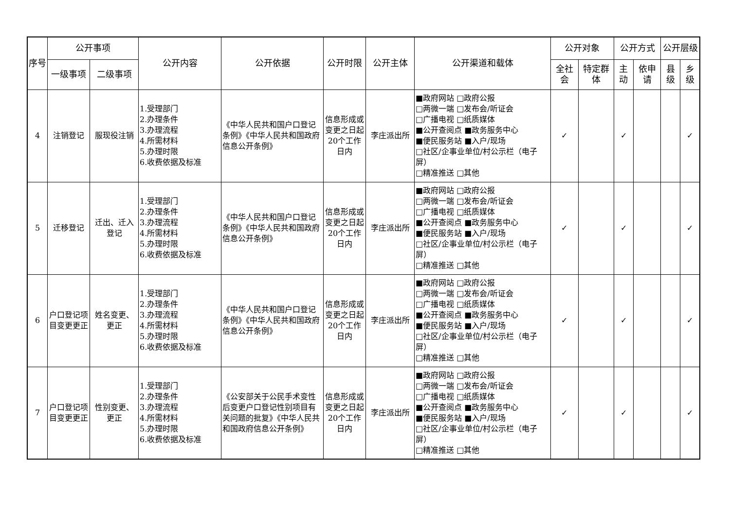| 序号 | 公开事项 | | 公开内容 | 公开依据 | 公开时限 | 公开主体 | 公开渠道和载体 | 公开对象 | | 公开方式 | | 公开层级 | |
| --- | --- | --- | --- | --- | --- | --- | --- | --- | --- | --- | --- | --- | --- |
| | 一级事项 | 二级事项 | | | | | | 全社会 | 特定群体 | 主动 | 依申请 | 县级 | 乡级 |
| 4 | 注销登记 | 服现役注销 | 1.受理部门 2.办理条件 3.办理流程 4.所需材料 5.办理时限 6.收费依据及标准 | 《中华人民共和国户口登记条例》《中华人民共和国政府信息公开条例》 | 信息形成或变更之日起20个工作日内 | 李庄派出所 | ■政府网站 □政府公报 □两微一端 □发布会/听证会 □广播电视 □纸质媒体 ■公开查阅点 ■政务服务中心 ■便民服务站 ■入户/现场 □社区/企事业单位/村公示栏（电子屏） □精准推送 □其他 | ✓ | | ✓ | | | ✓ |
| 5 | 迁移登记 | 迁出、迁入登记 | 1.受理部门 2.办理条件 3.办理流程 4.所需材料 5.办理时限 6.收费依据及标准 | 《中华人民共和国户口登记条例》《中华人民共和国政府信息公开条例》 | 信息形成或变更之日起20个工作日内 | 李庄派出所 | ■政府网站 □政府公报 □两微一端 □发布会/听证会 □广播电视 □纸质媒体 ■公开查阅点 ■政务服务中心 ■便民服务站 ■入户/现场 □社区/企事业单位/村公示栏（电子屏） □精准推送 □其他 | ✓ | | ✓ | | | ✓ |
| 6 | 户口登记项目变更更正 | 姓名变更、更正 | 1.受理部门 2.办理条件 3.办理流程 4.所需材料 5.办理时限 6.收费依据及标准 | 《中华人民共和国户口登记条例》《中华人民共和国政府信息公开条例》 | 信息形成或变更之日起20个工作日内 | 李庄派出所 | ■政府网站 □政府公报 □两微一端 □发布会/听证会 □广播电视 □纸质媒体 ■公开查阅点 ■政务服务中心 ■便民服务站 ■入户/现场 □社区/企事业单位/村公示栏（电子屏） □精准推送 □其他 | ✓ | | ✓ | | | ✓ |
| 7 | 户口登记项目变更更正 | 性别变更、更正 | 1.受理部门 2.办理条件 3.办理流程 4.所需材料 5.办理时限 6.收费依据及标准 | 《公安部关于公民手术变性后变更户口登记性别项目有关问题的批复》《中华人民共和国政府信息公开条例》 | 信息形成或变更之日起20个工作日内 | 李庄派出所 | ■政府网站 □政府公报 □两微一端 □发布会/听证会 □广播电视 □纸质媒体 ■公开查阅点 ■政务服务中心 ■便民服务站 ■入户/现场 □社区/企事业单位/村公示栏（电子屏） □精准推送 □其他 | ✓ | | ✓ | | | ✓ |